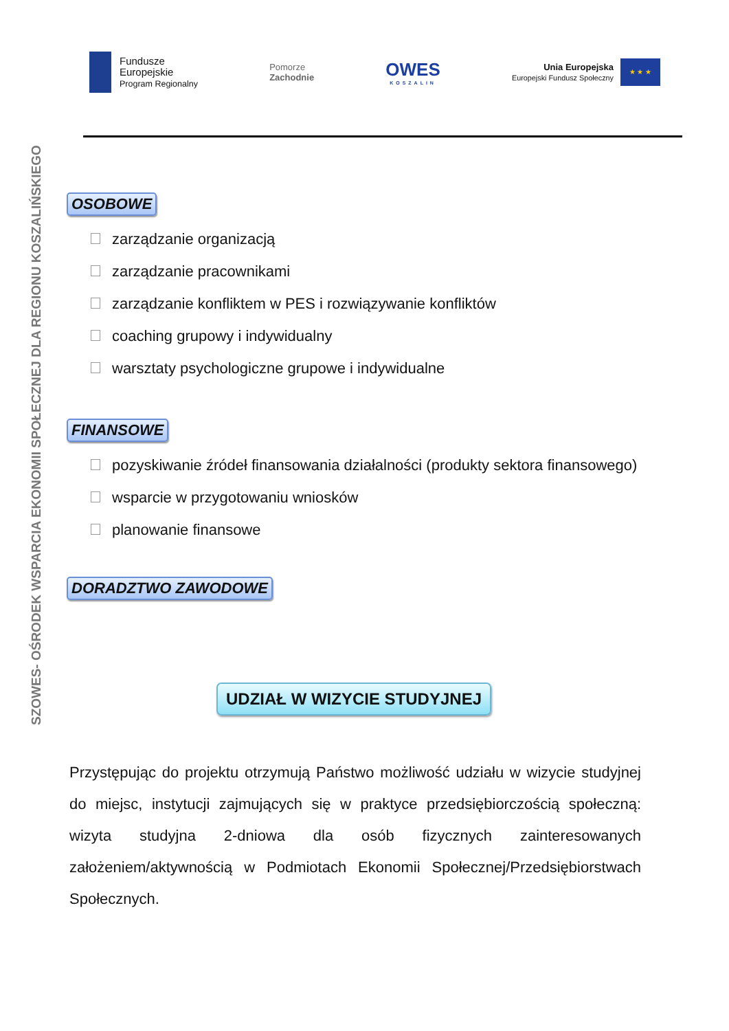Fundusze
Europejskie
Program Regionalny
Pomorze
Zachodnie
OWES
KOSZALIN
Unia Europejska
Europejski Fundusz Społeczny
★ ★ ★
SZOWES- OŚRODEK WSPARCIA EKONOMII SPOŁECZNEJ DLA REGIONU KOSZALIŃSKIEGO
OSOBOWE
zarządzanie organizacją
zarządzanie pracownikami
zarządzanie konfliktem w PES i rozwiązywanie konfliktów
coaching grupowy i indywidualny
warsztaty psychologiczne grupowe i indywidualne
FINANSOWE
pozyskiwanie źródeł finansowania działalności (produkty sektora finansowego)
wsparcie w przygotowaniu wniosków
planowanie finansowe
DORADZTWO ZAWODOWE
UDZIAŁ W WIZYCIE STUDYJNEJ
Przystępując do projektu otrzymują Państwo możliwość udziału w wizycie studyjnej do miejsc, instytucji zajmujących się w praktyce przedsiębiorczością społeczną: wizyta studyjna 2-dniowa dla osób fizycznych zainteresowanych założeniem/aktywnością w Podmiotach Ekonomii Społecznej/Przedsiębiorstwach Społecznych.